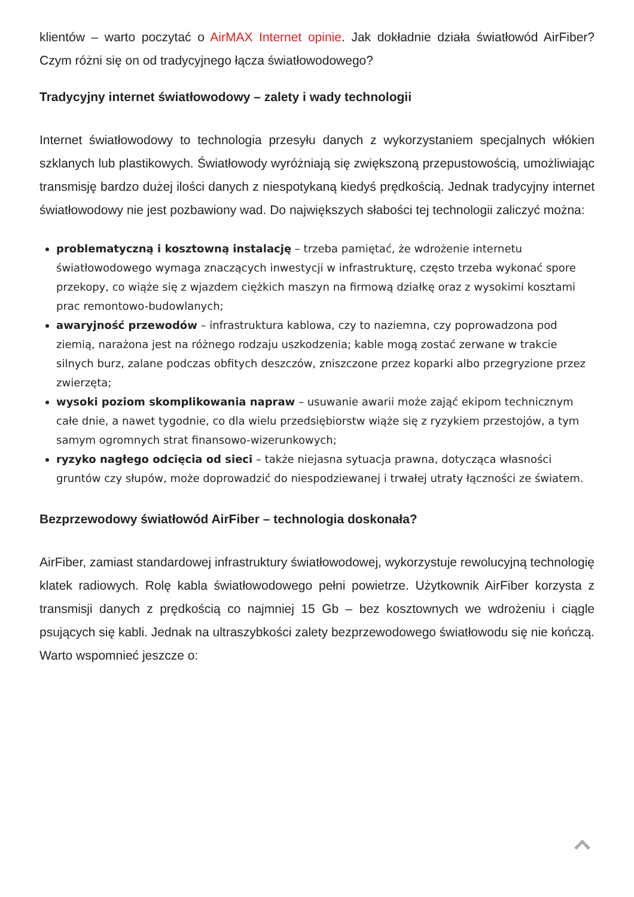klientów – warto poczytać o AirMAX Internet opinie. Jak dokładnie działa światłowód AirFiber? Czym różni się on od tradycyjnego łącza światłowodowego?
Tradycyjny internet światłowodowy – zalety i wady technologii
Internet światłowodowy to technologia przesyłu danych z wykorzystaniem specjalnych włókien szklanych lub plastikowych. Światłowody wyróżniają się zwiększoną przepustowością, umożliwiając transmisję bardzo dużej ilości danych z niespotykaną kiedyś prędkością. Jednak tradycyjny internet światłowodowy nie jest pozbawiony wad. Do największych słabości tej technologii zaliczyć można:
problematyczną i kosztowną instalację – trzeba pamiętać, że wdrożenie internetu światłowodowego wymaga znaczących inwestycji w infrastrukturę, często trzeba wykonać spore przekopy, co wiąże się z wjazdem ciężkich maszyn na firmową działkę oraz z wysokimi kosztami prac remontowo-budowlanych;
awaryjność przewodów – infrastruktura kablowa, czy to naziemna, czy poprowadzona pod ziemią, narażona jest na różnego rodzaju uszkodzenia; kable mogą zostać zerwane w trakcie silnych burz, zalane podczas obfitych deszczów, zniszczone przez koparki albo przegryzione przez zwierzęta;
wysoki poziom skomplikowania napraw – usuwanie awarii może zająć ekipom technicznym całe dnie, a nawet tygodnie, co dla wielu przedsiębiorstw wiąże się z ryzykiem przestojów, a tym samym ogromnych strat finansowo-wizerunkowych;
ryzyko nagłego odcięcia od sieci – także niejasna sytuacja prawna, dotycząca własności gruntów czy słupów, może doprowadzić do niespodziewanej i trwałej utraty łączności ze światem.
Bezprzewodowy światłowód AirFiber – technologia doskonała?
AirFiber, zamiast standardowej infrastruktury światłowodowej, wykorzystuje rewolucyjną technologię klatek radiowych. Rolę kabla światłowodowego pełni powietrze. Użytkownik AirFiber korzysta z transmisji danych z prędkością co najmniej 15 Gb – bez kosztownych we wdrożeniu i ciągle psujących się kabli. Jednak na ultraszybkości zalety bezprzewodowego światłowodu się nie kończą. Warto wspomnieć jeszcze o: